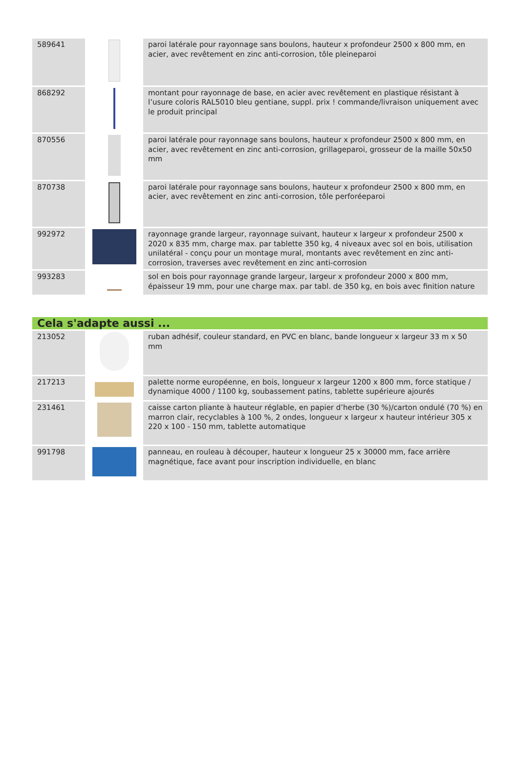| 589641 | | paroi latérale pour rayonnage sans boulons, hauteur x profondeur 2500 x 800 mm, en acier, avec revêtement en zinc anti-corrosion, tôle pleineparoi |
| 868292 | | montant pour rayonnage de base, en acier avec revêtement en plastique résistant à l’usure coloris RAL5010 bleu gentiane, suppl. prix ! commande/livraison uniquement avec le produit principal |
| 870556 | | paroi latérale pour rayonnage sans boulons, hauteur x profondeur 2500 x 800 mm, en acier, avec revêtement en zinc anti-corrosion, grillageparoi, grosseur de la maille 50x50 mm |
| 870738 | | paroi latérale pour rayonnage sans boulons, hauteur x profondeur 2500 x 800 mm, en acier, avec revêtement en zinc anti-corrosion, tôle perforéeparoi |
| 992972 | | rayonnage grande largeur, rayonnage suivant, hauteur x largeur x profondeur 2500 x 2020 x 835 mm, charge max. par tablette 350 kg, 4 niveaux avec sol en bois, utilisation unilatéral - conçu pour un montage mural, montants avec revêtement en zinc anti-corrosion, traverses avec revêtement en zinc anti-corrosion |
| 993283 | | sol en bois pour rayonnage grande largeur, largeur x profondeur 2000 x 800 mm, épaisseur 19 mm, pour une charge max. par tabl. de 350 kg, en bois avec finition nature |
| Cela s'adapte aussi ... | | |
| 213052 | | ruban adhésif, couleur standard, en PVC en blanc, bande longueur x largeur 33 m x 50 mm |
| 217213 | | palette norme européenne, en bois, longueur x largeur 1200 x 800 mm, force statique / dynamique 4000 / 1100 kg, soubassement patins, tablette supérieure ajourés |
| 231461 | | caisse carton pliante à hauteur réglable, en papier d’herbe (30 %)/carton ondulé (70 %) en marron clair, recyclables à 100 %, 2 ondes, longueur x largeur x hauteur intérieur 305 x 220 x 100 - 150 mm, tablette automatique |
| 991798 | | panneau, en rouleau à découper, hauteur x longueur 25 x 30000 mm, face arrière magnétique, face avant pour inscription individuelle, en blanc |